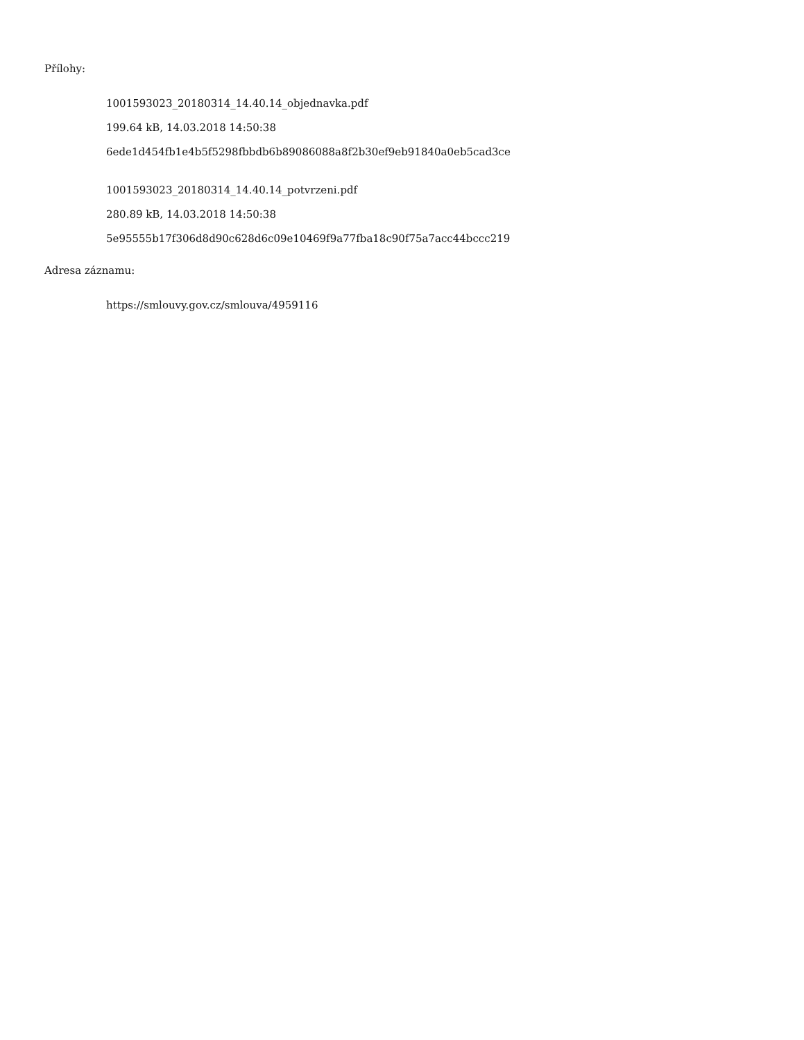Přílohy:
1001593023_20180314_14.40.14_objednavka.pdf
199.64 kB, 14.03.2018 14:50:38
6ede1d454fb1e4b5f5298fbbdb6b89086088a8f2b30ef9eb91840a0eb5cad3ce
1001593023_20180314_14.40.14_potvrzeni.pdf
280.89 kB, 14.03.2018 14:50:38
5e95555b17f306d8d90c628d6c09e10469f9a77fba18c90f75a7acc44bccc219
Adresa záznamu:
https://smlouvy.gov.cz/smlouva/4959116